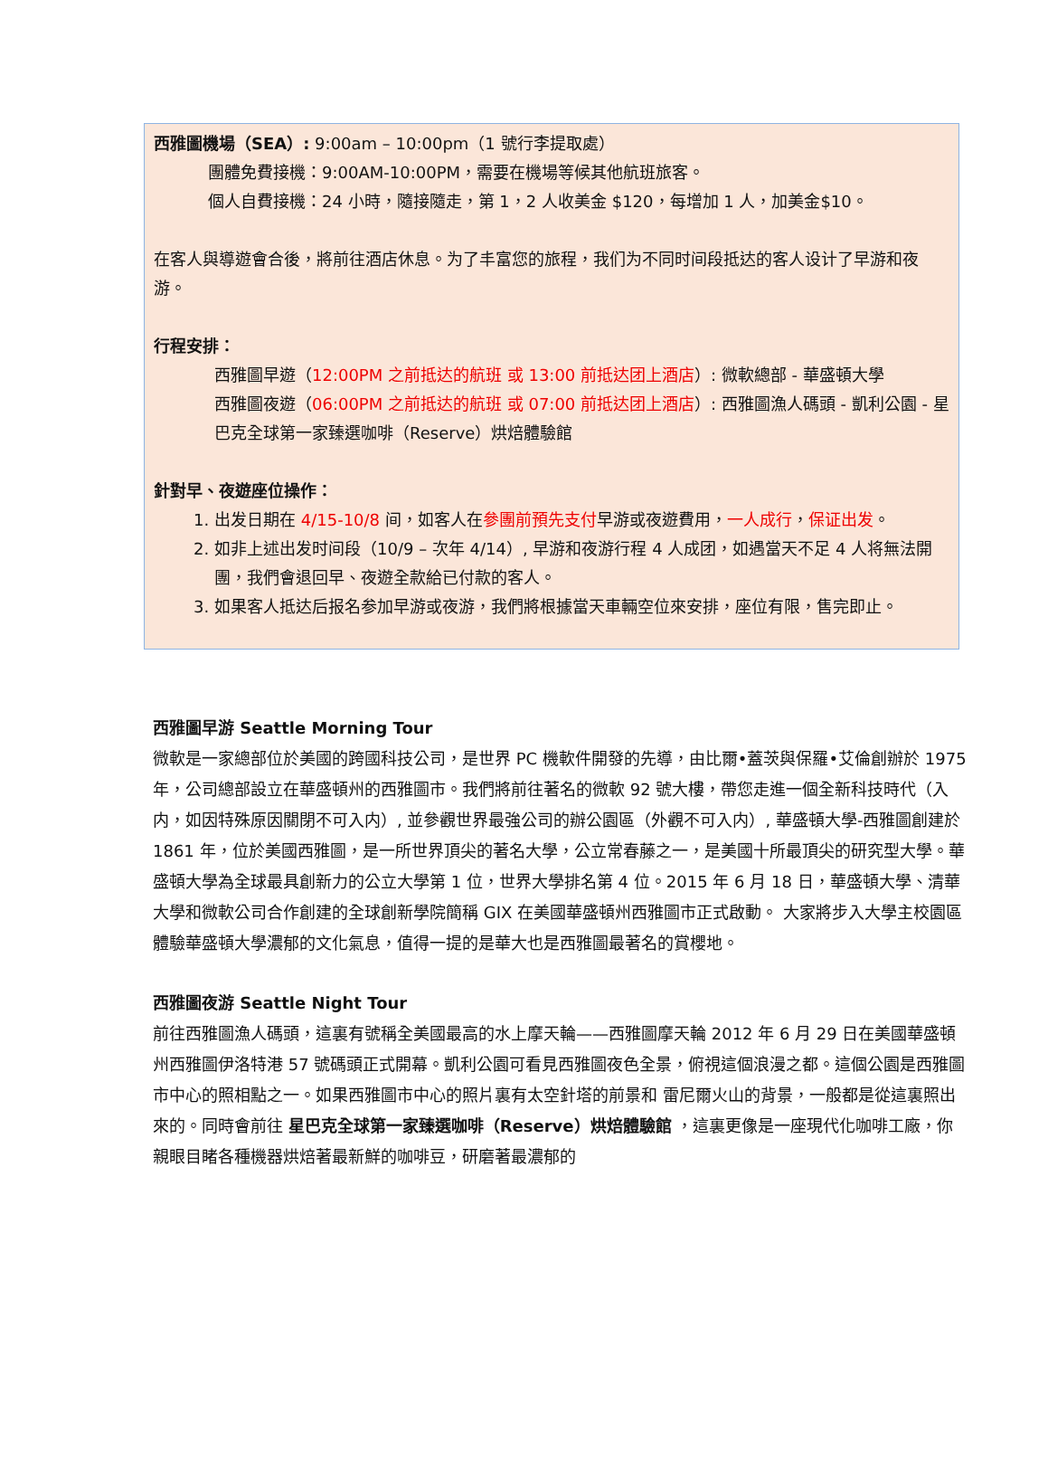西雅圖機場（SEA）: 9:00am – 10:00pm（1 號行李提取處）
團體免費接機：9:00AM-10:00PM，需要在機場等候其他航班旅客。
個人自費接機：24 小時，隨接隨走，第 1，2 人收美金 $120，每增加 1 人，加美金$10。
在客人與導遊會合後，將前往酒店休息。为了丰富您的旅程，我们为不同时间段抵达的客人设计了早游和夜游。
行程安排：
西雅圖早遊（12:00PM 之前抵达的航班 或 13:00 前抵达团上酒店）: 微軟總部 - 華盛頓大學
西雅圖夜遊（06:00PM 之前抵达的航班 或 07:00 前抵达团上酒店）: 西雅圖漁人碼頭 - 凱利公園 - 星巴克全球第一家臻選咖啡（Reserve）烘焙體驗館
針對早、夜遊座位操作：
1. 出发日期在 4/15-10/8 间，如客人在參團前預先支付早游或夜遊費用，一人成行，保证出发。
2. 如非上述出发时间段（10/9 – 次年 4/14）, 早游和夜游行程 4 人成团，如遇當天不足 4 人将無法開團，我們會退回早、夜遊全款給已付款的客人。
3. 如果客人抵达后报名参加早游或夜游，我們將根據當天車輛空位來安排，座位有限，售完即止。
西雅圖早游 Seattle Morning Tour
微軟是一家總部位於美國的跨國科技公司，是世界 PC 機軟件開發的先導，由比爾•蓋茨與保羅•艾倫創辦於 1975 年，公司總部設立在華盛頓州的西雅圖市。我們將前往著名的微軟 92 號大樓，帶您走進一個全新科技時代（入内，如因特殊原因關閉不可入内）, 並參觀世界最強公司的辦公園區（外觀不可入内）, 華盛頓大學-西雅圖創建於 1861 年，位於美國西雅圖，是一所世界頂尖的著名大學，公立常春藤之一，是美國十所最頂尖的研究型大學。華盛頓大學為全球最具創新力的公立大學第 1 位，世界大學排名第 4 位。2015 年 6 月 18 日，華盛頓大學、清華大學和微軟公司合作創建的全球創新學院簡稱 GIX 在美國華盛頓州西雅圖市正式啟動。 大家將步入大學主校園區體驗華盛頓大學濃郁的文化氣息，值得一提的是華大也是西雅圖最著名的賞櫻地。
西雅圖夜游 Seattle Night Tour
前往西雅圖漁人碼頭，這裏有號稱全美國最高的水上摩天輪——西雅圖摩天輪 2012 年 6 月 29 日在美國華盛頓州西雅圖伊洛特港 57 號碼頭正式開幕。凱利公園可看見西雅圖夜色全景，俯視這個浪漫之都。這個公園是西雅圖市中心的照相點之一。如果西雅圖市中心的照片裏有太空針塔的前景和 雷尼爾火山的背景，一般都是從這裏照出來的。同時會前往 星巴克全球第一家臻選咖啡（Reserve）烘焙體驗館 ，這裏更像是一座現代化咖啡工廠，你親眼目睹各種機器烘焙著最新鮮的咖啡豆，研磨著最濃郁的